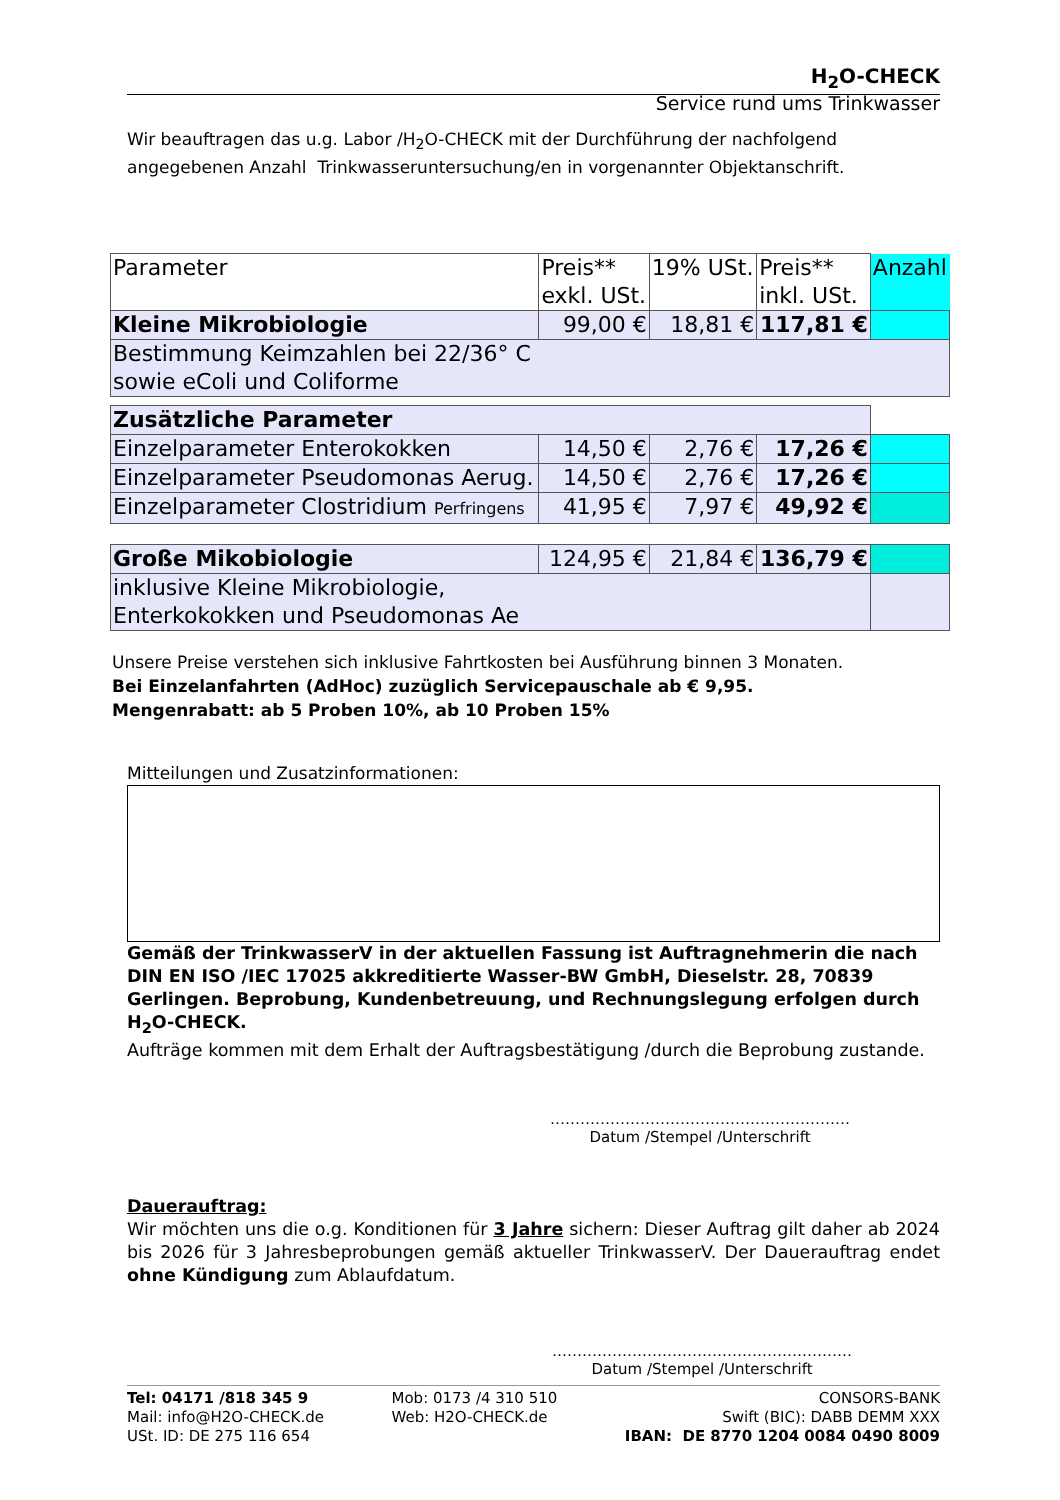H<sub>2</sub>O-CHECK
Service rund ums Trinkwasser
Wir beauftragen das u.g. Labor /H<sub>2</sub>O-CHECK mit der Durchführung der nachfolgend angegebenen Anzahl Trinkwasseruntersuchung/en in vorgenannter Objektanschrift.
| Parameter | Preis** exkl. USt. | 19% USt. | Preis** inkl. USt. | Anzahl |
| Kleine Mikrobiologie | 99,00 € | 18,81 € | 117,81 € | |
| Bestimmung Keimzahlen bei 22/36° C sowie eColi und Coliforme | | | | |
| Zusätzliche Parameter | | | | |
| Einzelparameter Enterokokken | 14,50 € | 2,76 € | 17,26 € | |
| Einzelparameter Pseudomonas Aerug. | 14,50 € | 2,76 € | 17,26 € | |
| Einzelparameter Clostridium Perfringens | 41,95 € | 7,97 € | 49,92 € | |
| Große Mikobiologie | 124,95 € | 21,84 € | 136,79 € | |
| inklusive Kleine Mikrobiologie, Enterkokokken und Pseudomonas Ae | | | | |
Unsere Preise verstehen sich inklusive Fahrtkosten bei Ausführung binnen 3 Monaten.
Bei Einzelanfahrten (AdHoc) zuzüglich Servicepauschale ab € 9,95.
Mengenrabatt: ab 5 Proben 10%, ab 10 Proben 15%
Mitteilungen und Zusatzinformationen:
Gemäß der TrinkwasserV in der aktuellen Fassung ist Auftragnehmerin die nach DIN EN ISO /IEC 17025 akkreditierte Wasser-BW GmbH, Dieselstr. 28, 70839 Gerlingen. Beprobung, Kundenbetreuung, und Rechnungslegung erfolgen durch H<sub>2</sub>O-CHECK.
Aufträge kommen mit dem Erhalt der Auftragsbestätigung /durch die Beprobung zustande.
……………………………………………………
Datum /Stempel /Unterschrift
Dauerauftrag:
Wir möchten uns die o.g. Konditionen für 3 Jahre sichern: Dieser Auftrag gilt daher ab 2024 bis 2026 für 3 Jahresbeprobungen gemäß aktueller TrinkwasserV. Der Dauerauftrag endet ohne Kündigung zum Ablaufdatum.
……………………………………………………
Datum /Stempel /Unterschrift
Tel: 04171 /818 345 9
Mail: info@H2O-CHECK.de
USt. ID: DE 275 116 654
Mob: 0173 /4 310 510
Web: H2O-CHECK.de
CONSORS-BANK
Swift (BIC): DABB DEMM XXX
IBAN: DE 8770 1204 0084 0490 8009